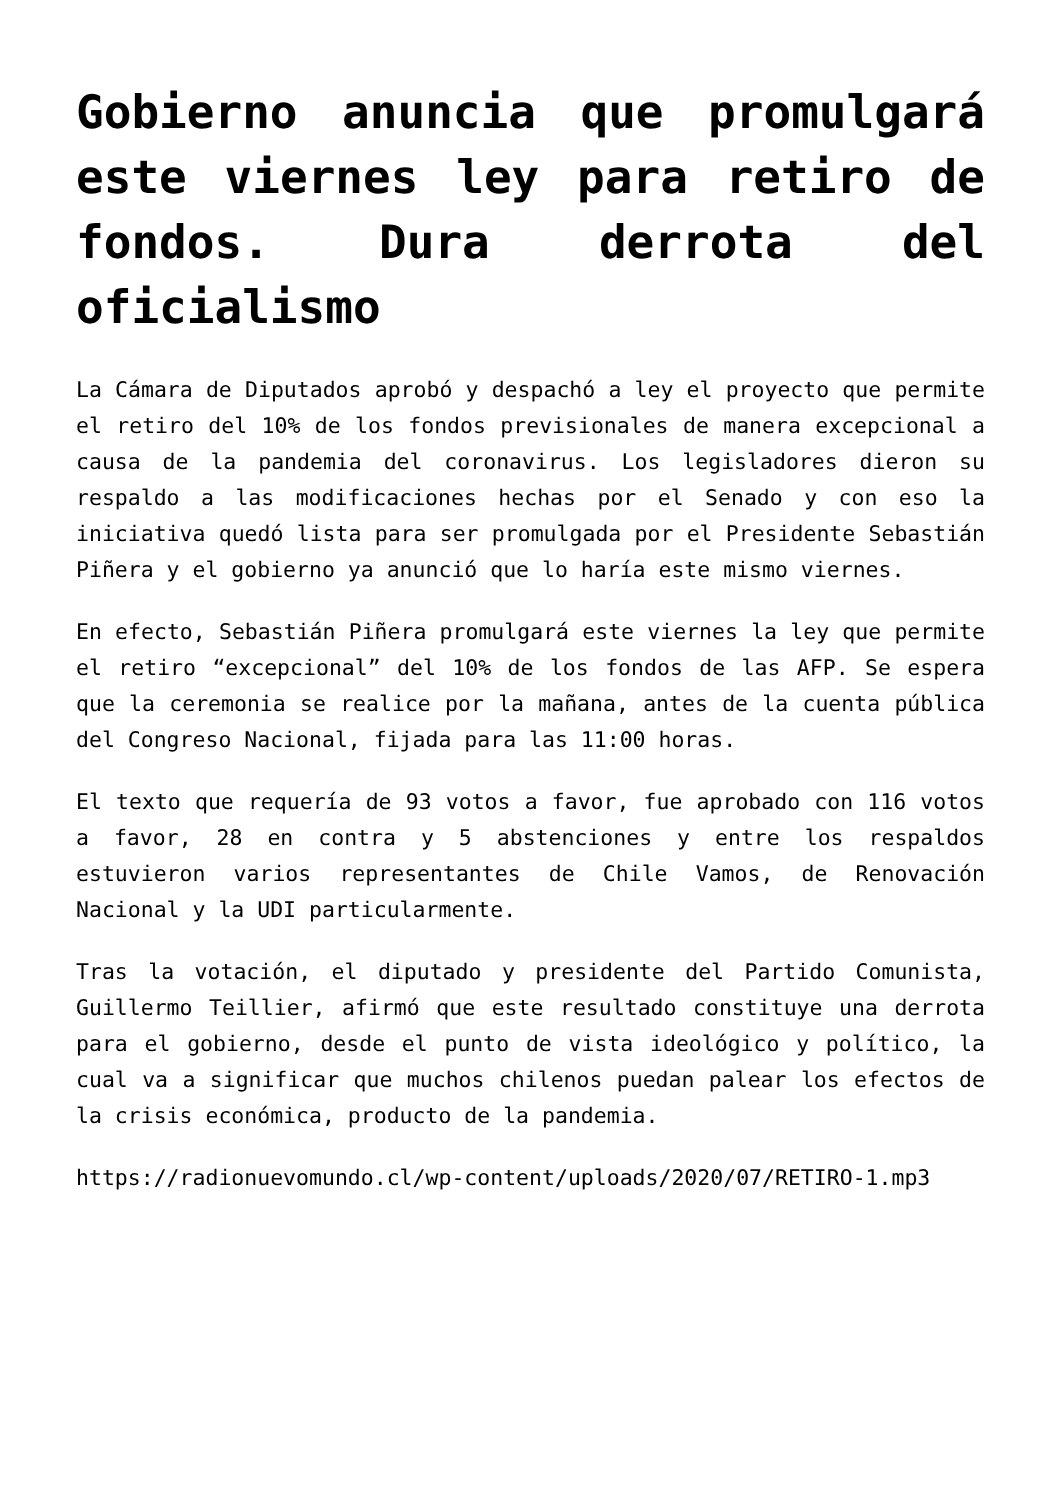Gobierno anuncia que promulgará este viernes ley para retiro de fondos. Dura derrota del oficialismo
La Cámara de Diputados aprobó y despachó a ley el proyecto que permite el retiro del 10% de los fondos previsionales de manera excepcional a causa de la pandemia del coronavirus. Los legisladores dieron su respaldo a las modificaciones hechas por el Senado y con eso la iniciativa quedó lista para ser promulgada por el Presidente Sebastián Piñera y el gobierno ya anunció que lo haría este mismo viernes.
En efecto, Sebastián Piñera promulgará este viernes la ley que permite el retiro “excepcional” del 10% de los fondos de las AFP. Se espera que la ceremonia se realice por la mañana, antes de la cuenta pública del Congreso Nacional, fijada para las 11:00 horas.
El texto que requería de 93 votos a favor, fue aprobado con 116 votos a favor, 28 en contra y 5 abstenciones y entre los respaldos estuvieron varios representantes de Chile Vamos, de Renovación Nacional y la UDI particularmente.
Tras la votación, el diputado y presidente del Partido Comunista, Guillermo Teillier, afirmó que este resultado constituye una derrota para el gobierno, desde el punto de vista ideológico y político, la cual va a significar que muchos chilenos puedan palear los efectos de la crisis económica, producto de la pandemia.
https://radionuevomundo.cl/wp-content/uploads/2020/07/RETIRO-1.mp3